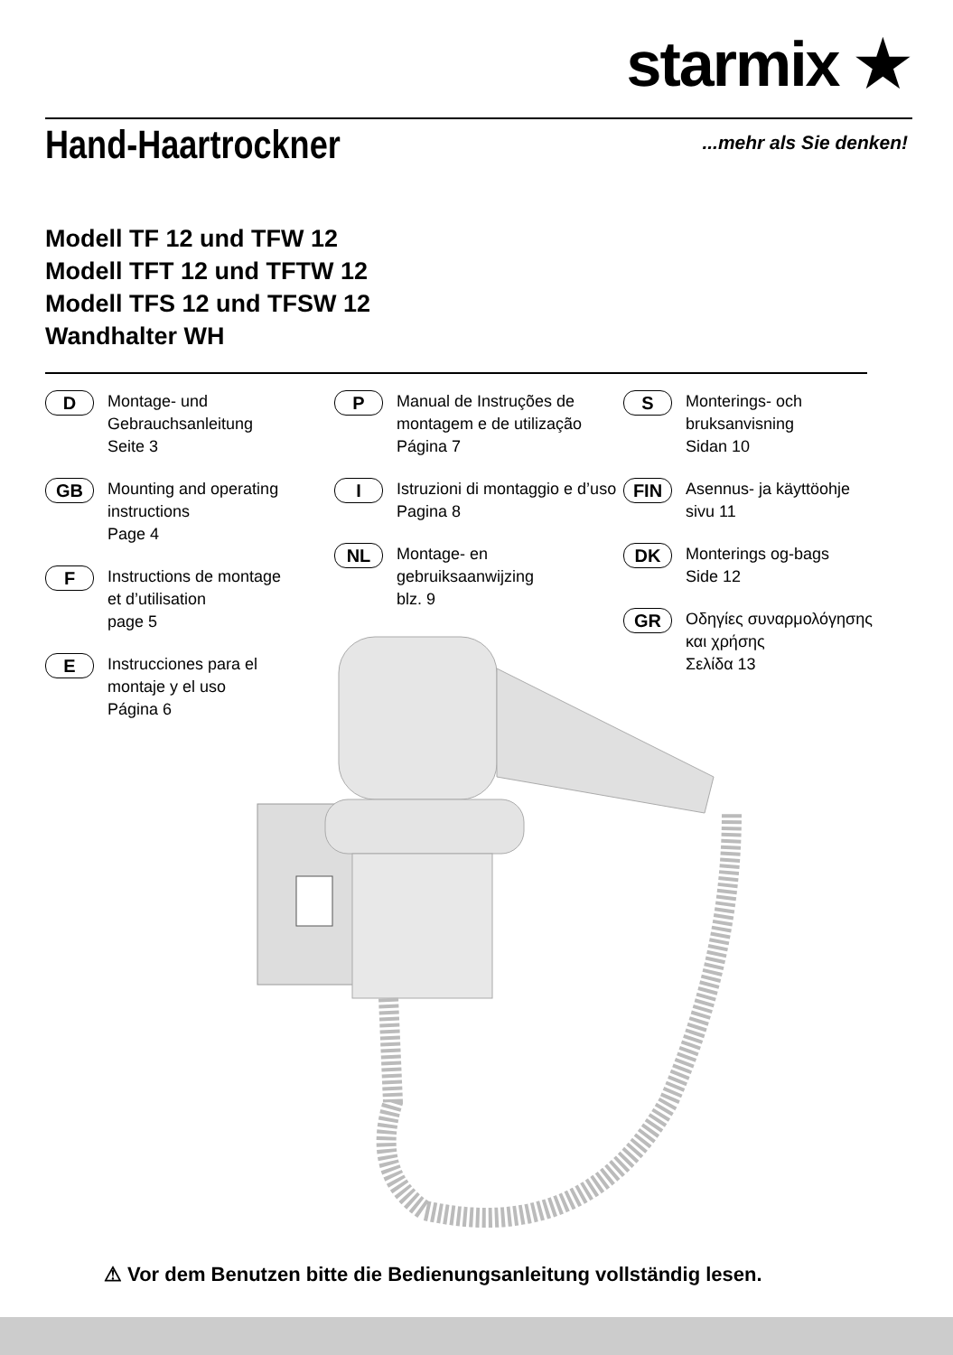starmix ★
Hand-Haartrockner ...mehr als Sie denken!
Modell TF 12 und TFW 12
Modell TFT 12 und TFTW 12
Modell TFS 12 und TFSW 12
Wandhalter WH
D
Montage- und
Gebrauchsanleitung
Seite 3
GB
Mounting and operating
instructions
Page 4
F
Instructions de montage
et d’utilisation
page 5
E
Instrucciones para el
montaje y el uso
Página 6
P
Manual de Instruções de
montagem e de utilização
Página 7
I
Istruzioni di montaggio e d’uso
Pagina 8
NL
Montage- en gebruiksaanwijzing
blz. 9
S
Monterings- och
bruksanvisning
Sidan 10
FIN
Asennus- ja käyttöohje
sivu 11
DK
Monterings og-bags
Side 12
GR
Οδηγίες συναρμολόγησης
και χρήσης
Σελίδα 13
⚠ Vor dem Benutzen bitte die Bedienungsanleitung vollständig lesen.